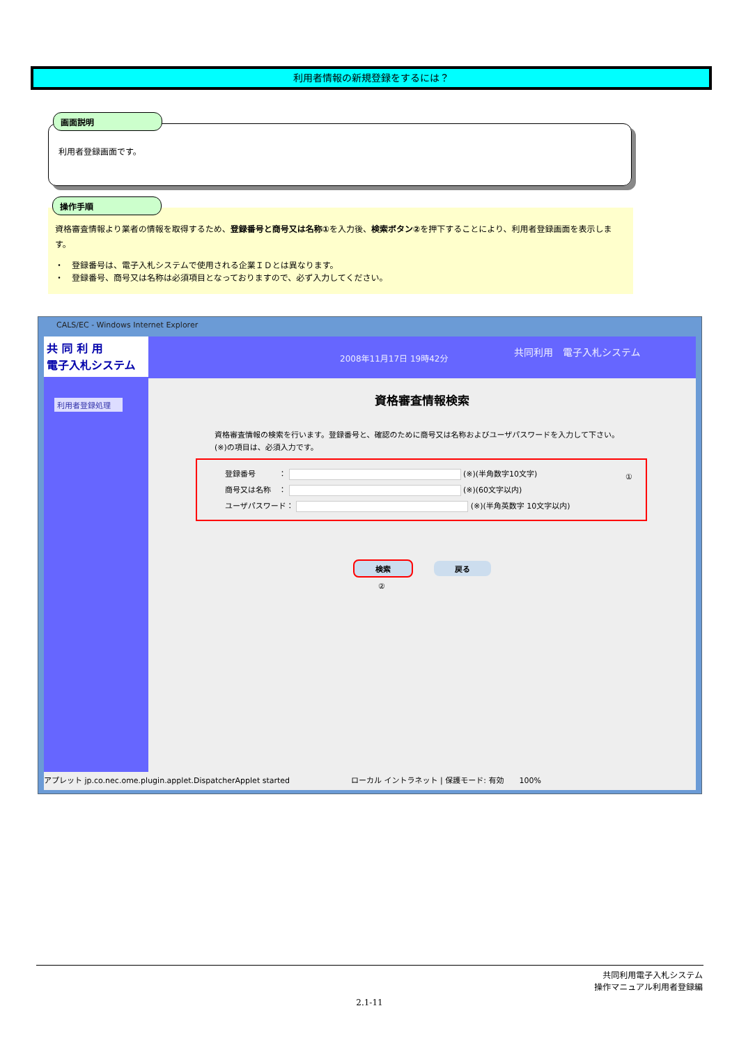利用者情報の新規登録をするには？
利用者登録画面です。
画面説明
資格審査情報より業者の情報を取得するため、登録番号と商号又は名称①を入力後、検索ボタン②を押下することにより、利用者登録画面を表示します。
・　登録番号は、電子入札システムで使用される企業ＩＤとは異なります。
・　登録番号、商号又は名称は必須項目となっておりますので、必ず入力してください。
操作手順
CALS/EC - Windows Internet Explorer
共 同 利 用
電子入札システム
利用者登録処理
2008年11月17日 19時42分
共同利用　電子入札システム
資格審査情報検索
資格審査情報の検索を行います。登録番号と、確認のために商号又は名称およびユーザパスワードを入力して下さい。
(※)の項目は、必須入力です。
登録番号　　　： (※)(半角数字10文字)
商号又は名称　： (※)(60文字以内)
ユーザパスワード： (※)(半角英数字 10文字以内)
①
検索 戻る
②
アプレット jp.co.nec.ome.plugin.applet.DispatcherApplet started　　　　　　　　ローカル イントラネット | 保護モード: 有効　　100%
共同利用電子入札システム
操作マニュアル利用者登録編
2.1-11